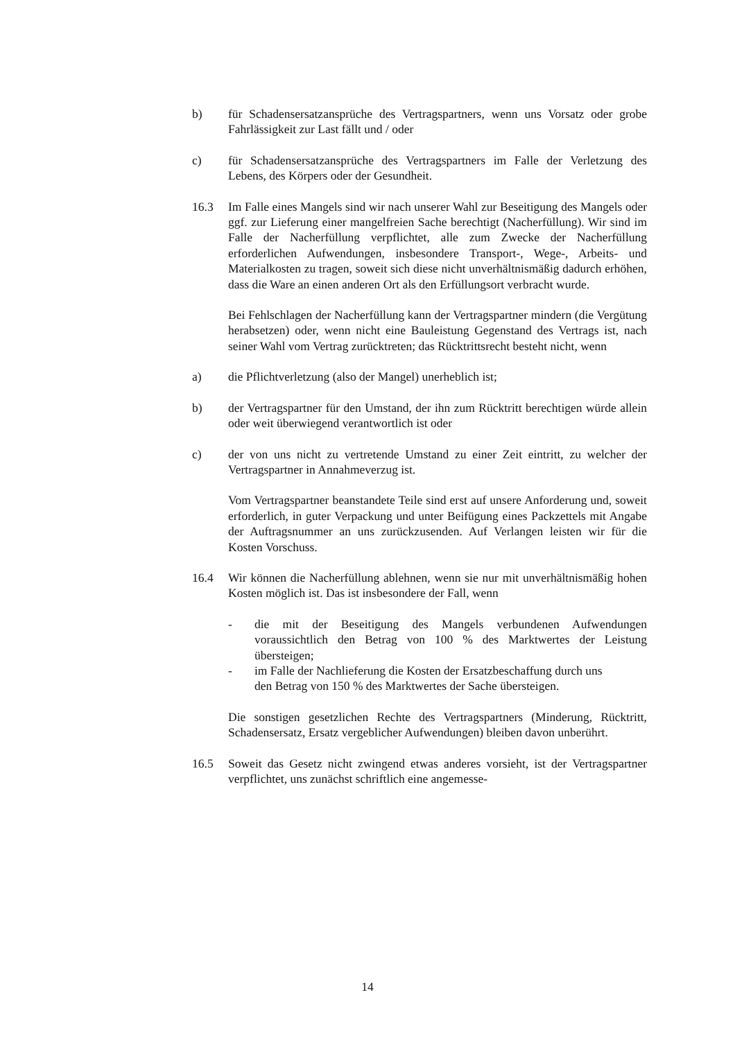b) für Schadensersatzansprüche des Vertragspartners, wenn uns Vorsatz oder grobe Fahrlässigkeit zur Last fällt und / oder
c) für Schadensersatzansprüche des Vertragspartners im Falle der Verletzung des Lebens, des Körpers oder der Gesundheit.
16.3 Im Falle eines Mangels sind wir nach unserer Wahl zur Beseitigung des Mangels oder ggf. zur Lieferung einer mangelfreien Sache berechtigt (Nacherfüllung). Wir sind im Falle der Nacherfüllung verpflichtet, alle zum Zwecke der Nacherfüllung erforderlichen Aufwendungen, insbesondere Transport-, Wege-, Arbeits- und Materialkosten zu tragen, soweit sich diese nicht unverhältnismäßig dadurch erhöhen, dass die Ware an einen anderen Ort als den Erfüllungsort verbracht wurde.
Bei Fehlschlagen der Nacherfüllung kann der Vertragspartner mindern (die Vergütung herabsetzen) oder, wenn nicht eine Bauleistung Gegenstand des Vertrags ist, nach seiner Wahl vom Vertrag zurücktreten; das Rücktrittsrecht besteht nicht, wenn
a) die Pflichtverletzung (also der Mangel) unerheblich ist;
b) der Vertragspartner für den Umstand, der ihn zum Rücktritt berechtigen würde allein oder weit überwiegend verantwortlich ist oder
c) der von uns nicht zu vertretende Umstand zu einer Zeit eintritt, zu welcher der Vertragspartner in Annahmeverzug ist.
Vom Vertragspartner beanstandete Teile sind erst auf unsere Anforderung und, soweit erforderlich, in guter Verpackung und unter Beifügung eines Packzettels mit Angabe der Auftragsnummer an uns zurückzusenden. Auf Verlangen leisten wir für die Kosten Vorschuss.
16.4 Wir können die Nacherfüllung ablehnen, wenn sie nur mit unverhältnismäßig hohen Kosten möglich ist. Das ist insbesondere der Fall, wenn
- die mit der Beseitigung des Mangels verbundenen Aufwendungen voraussichtlich den Betrag von 100 % des Marktwertes der Leistung übersteigen;
- im Falle der Nachlieferung die Kosten der Ersatzbeschaffung durch uns
den Betrag von 150 % des Marktwertes der Sache übersteigen.
Die sonstigen gesetzlichen Rechte des Vertragspartners (Minderung, Rücktritt, Schadensersatz, Ersatz vergeblicher Aufwendungen) bleiben davon unberührt.
16.5 Soweit das Gesetz nicht zwingend etwas anderes vorsieht, ist der Vertragspartner verpflichtet, uns zunächst schriftlich eine angemesse-
14